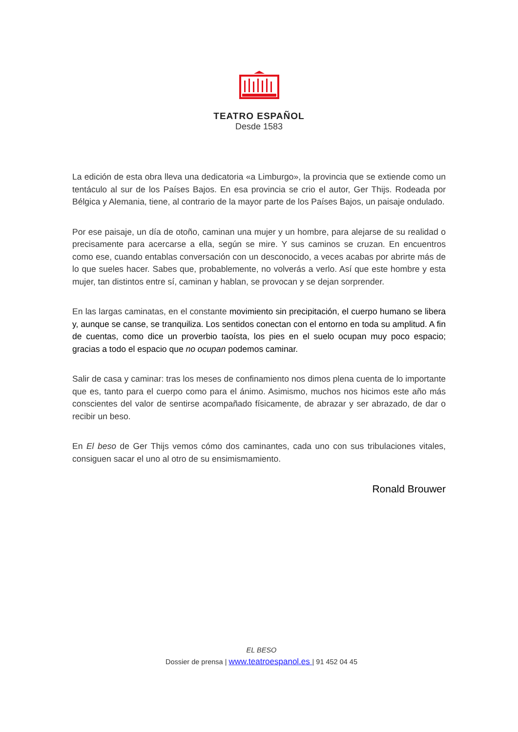TEATRO ESPAÑOL
Desde 1583
La edición de esta obra lleva una dedicatoria «a Limburgo», la provincia que se extiende como un tentáculo al sur de los Países Bajos. En esa provincia se crio el autor, Ger Thijs. Rodeada por Bélgica y Alemania, tiene, al contrario de la mayor parte de los Países Bajos, un paisaje ondulado.
Por ese paisaje, un día de otoño, caminan una mujer y un hombre, para alejarse de su realidad o precisamente para acercarse a ella, según se mire. Y sus caminos se cruzan. En encuentros como ese, cuando entablas conversación con un desconocido, a veces acabas por abrirte más de lo que sueles hacer. Sabes que, probablemente, no volverás a verlo. Así que este hombre y esta mujer, tan distintos entre sí, caminan y hablan, se provocan y se dejan sorprender.
En las largas caminatas, en el constante movimiento sin precipitación, el cuerpo humano se libera y, aunque se canse, se tranquiliza. Los sentidos conectan con el entorno en toda su amplitud. A fin de cuentas, como dice un proverbio taoísta, los pies en el suelo ocupan muy poco espacio; gracias a todo el espacio que no ocupan podemos caminar.
Salir de casa y caminar: tras los meses de confinamiento nos dimos plena cuenta de lo importante que es, tanto para el cuerpo como para el ánimo. Asimismo, muchos nos hicimos este año más conscientes del valor de sentirse acompañado físicamente, de abrazar y ser abrazado, de dar o recibir un beso.
En El beso de Ger Thijs vemos cómo dos caminantes, cada uno con sus tribulaciones vitales, consiguen sacar el uno al otro de su ensimismamiento.
Ronald Brouwer
EL BESO
Dossier de prensa | www.teatroespanol.es | 91 452 04 45